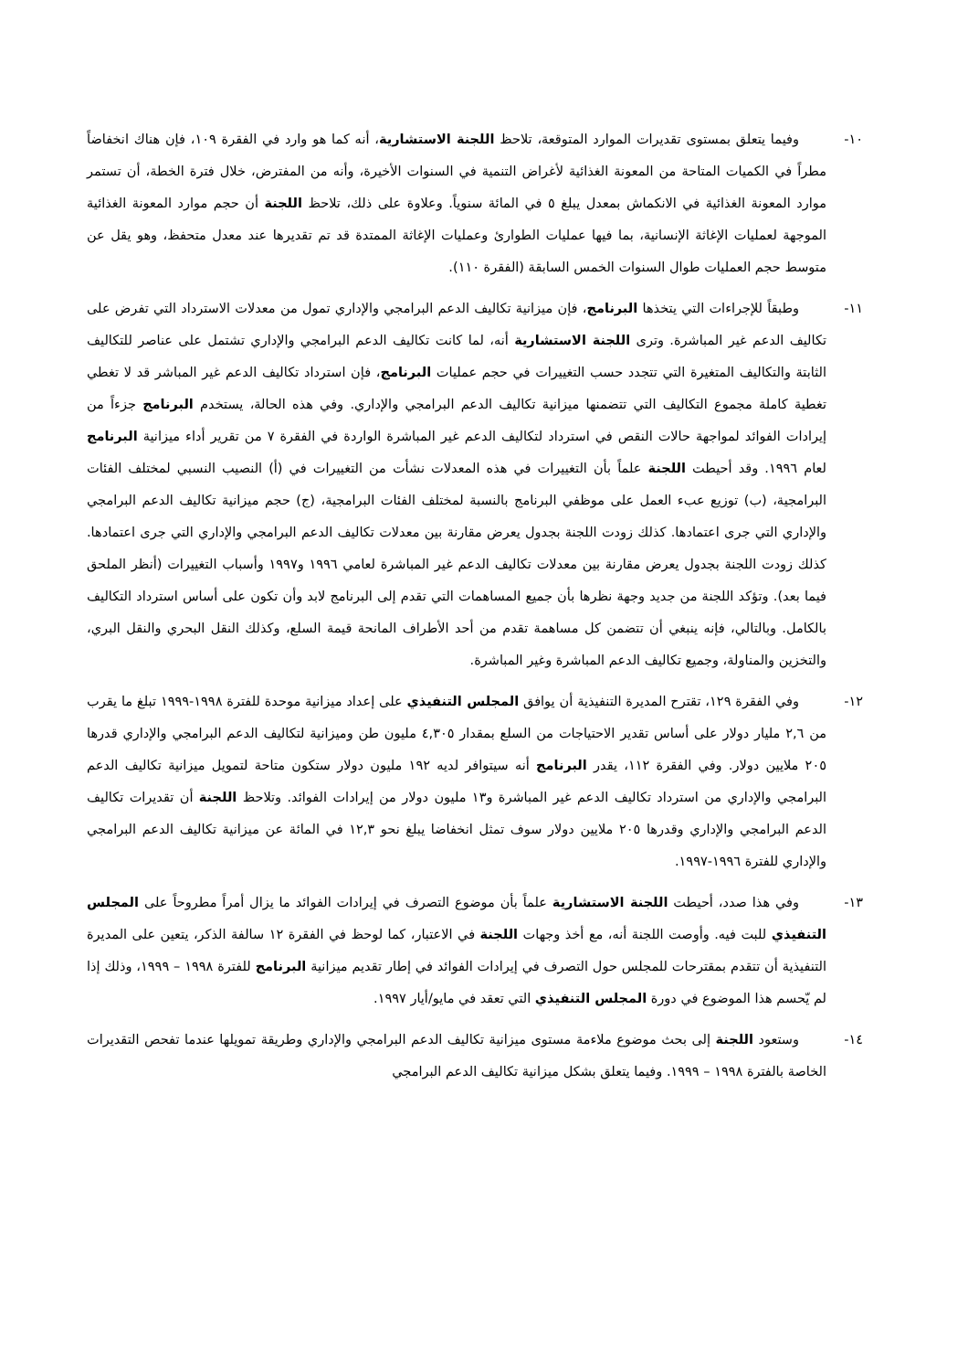١٠- وفيما يتعلق بمستوى تقديرات الموارد المتوقعة، تلاحظ اللجنة الاستشارية، أنه كما هو وارد في الفقرة ١٠٩، فإن هناك انخفاضاً مطراً في الكميات المتاحة من المعونة الغذائية لأغراض التنمية في السنوات الأخيرة، وأنه من المفترض، خلال فترة الخطة، أن تستمر موارد المعونة الغذائية في الانكماش بمعدل يبلغ ٥ في المائة سنوياً. وعلاوة على ذلك، تلاحظ اللجنة أن حجم موارد المعونة الغذائية الموجهة لعمليات الإغاثة الإنسانية، بما فيها عمليات الطوارئ وعمليات الإغاثة الممتدة قد تم تقديرها عند معدل متحفظ، وهو يقل عن متوسط حجم العمليات طوال السنوات الخمس السابقة (الفقرة ١١٠).
١١- وطبقاً للإجراءات التي يتخذها البرنامج، فإن ميزانية تكاليف الدعم البرامجي والإداري تمول من معدلات الاسترداد التي تفرض على تكاليف الدعم غير المباشرة. وترى اللجنة الاستشارية أنه، لما كانت تكاليف الدعم البرامجي والإداري تشتمل على عناصر للتكاليف الثابتة والتكاليف المتغيرة التي تتجدد حسب التغييرات في حجم عمليات البرنامج، فإن استرداد تكاليف الدعم غير المباشر قد لا تغطي تغطية كاملة مجموع التكاليف التي تتضمنها ميزانية تكاليف الدعم البرامجي والإداري. وفي هذه الحالة، يستخدم البرنامج جزءاً من إيرادات الفوائد لمواجهة حالات النقص في استرداد لتكاليف الدعم غير المباشرة الواردة في الفقرة ٧ من تقرير أداء ميزانية البرنامج لعام ١٩٩٦. وقد أحيطت اللجنة علماً بأن التغييرات في هذه المعدلات نشأت من التغييرات في (أ) النصيب النسبي لمختلف الفئات البرامجية، (ب) توزيع عبء العمل على موظفي البرنامج بالنسبة لمختلف الفئات البرامجية، (ج) حجم ميزانية تكاليف الدعم البرامجي والإداري التي جرى اعتمادها. كذلك زودت اللجنة بجدول يعرض مقارنة بين معدلات تكاليف الدعم البرامجي والإداري التي جرى اعتمادها. كذلك زودت اللجنة بجدول يعرض مقارنة بين معدلات تكاليف الدعم غير المباشرة لعامي ١٩٩٦ و١٩٩٧ وأسباب التغييرات (أنظر الملحق فيما بعد). وتؤكد اللجنة من جديد وجهة نظرها بأن جميع المساهمات التي تقدم إلى البرنامج لابد وأن تكون على أساس استرداد التكاليف بالكامل. وبالتالي، فإنه ينبغي أن تتضمن كل مساهمة تقدم من أحد الأطراف المانحة قيمة السلع، وكذلك النقل البحري والنقل البري، والتخزين والمناولة، وجميع تكاليف الدعم المباشرة وغير المباشرة.
١٢- وفي الفقرة ١٢٩، تقترح المديرة التنفيذية أن يوافق المجلس التنفيذي على إعداد ميزانية موحدة للفترة ١٩٩٨-١٩٩٩ تبلغ ما يقرب من ٢,٦ مليار دولار على أساس تقدير الاحتياجات من السلع بمقدار ٤,٣٠٥ مليون طن وميزانية لتكاليف الدعم البرامجي والإداري قدرها ٢٠٥ ملايين دولار. وفي الفقرة ١١٢، يقدر البرنامج أنه سيتوافر لديه ١٩٢ مليون دولار ستكون متاحة لتمويل ميزانية تكاليف الدعم البرامجي والإداري من استرداد تكاليف الدعم غير المباشرة و١٣ مليون دولار من إيرادات الفوائد. وتلاحظ اللجنة أن تقديرات تكاليف الدعم البرامجي والإداري وقدرها ٢٠٥ ملايين دولار سوف تمثل انخفاضا يبلغ نحو ١٢,٣ في المائة عن ميزانية تكاليف الدعم البرامجي والإداري للفترة ١٩٩٦-١٩٩٧.
١٣- وفي هذا صدد، أحيطت اللجنة الاستشارية علماً بأن موضوع التصرف في إيرادات الفوائد ما يزال أمراً مطروحاً على المجلس التنفيذي للبت فيه. وأوصت اللجنة أنه، مع أخذ وجهات اللجنة في الاعتبار، كما لوحظ في الفقرة ١٢ سالفة الذكر، يتعين على المديرة التنفيذية أن تتقدم بمقترحات للمجلس حول التصرف في إيرادات الفوائد في إطار تقديم ميزانية البرنامج للفترة ١٩٩٨ – ١٩٩٩، وذلك إذا لم يّحسم هذا الموضوع في دورة المجلس التنفيذي التي تعقد في مايو/أيار ١٩٩٧.
١٤- وستعود اللجنة إلى بحث موضوع ملاءمة مستوى ميزانية تكاليف الدعم البرامجي والإداري وطريقة تمويلها عندما تفحص التقديرات الخاصة بالفترة ١٩٩٨ – ١٩٩٩. وفيما يتعلق بشكل ميزانية تكاليف الدعم البرامجي